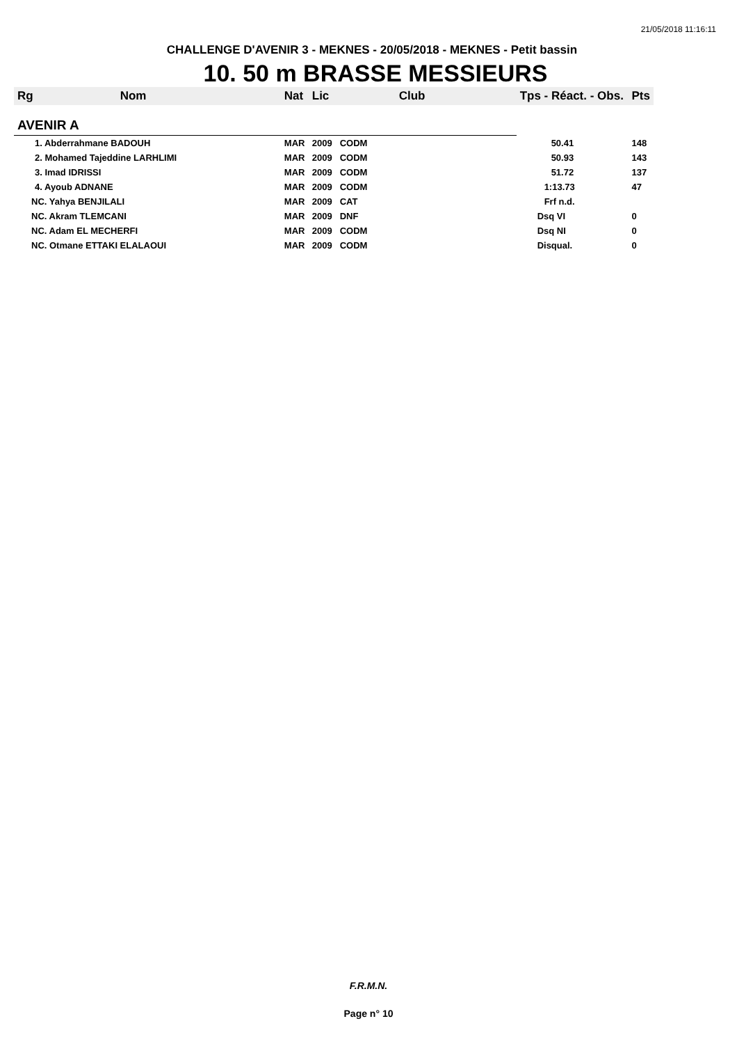21/05/2018 11:16:11
CHALLENGE D'AVENIR 3 - MEKNES - 20/05/2018 - MEKNES - Petit bassin
10. 50 m BRASSE MESSIEURS
| Rg | Nom | Nat | Lic | Club | Tps - Réact. - Obs. | Pts |
| --- | --- | --- | --- | --- | --- | --- |
| AVENIR A | | | | | | |
| 1. Abderrahmane BADOUH | | MAR | 2009 | CODM | 50.41 | 148 |
| 2. Mohamed Tajeddine LARHLIMI | | MAR | 2009 | CODM | 50.93 | 143 |
| 3. Imad IDRISSI | | MAR | 2009 | CODM | 51.72 | 137 |
| 4. Ayoub ADNANE | | MAR | 2009 | CODM | 1:13.73 | 47 |
| NC. Yahya BENJILALI | | MAR | 2009 | CAT | Frf n.d. | |
| NC. Akram TLEMCANI | | MAR | 2009 | DNF | Dsq VI | 0 |
| NC. Adam EL MECHERFI | | MAR | 2009 | CODM | Dsq NI | 0 |
| NC. Otmane ETTAKI ELALAOUI | | MAR | 2009 | CODM | Disqual. | 0 |
F.R.M.N.
Page n° 10